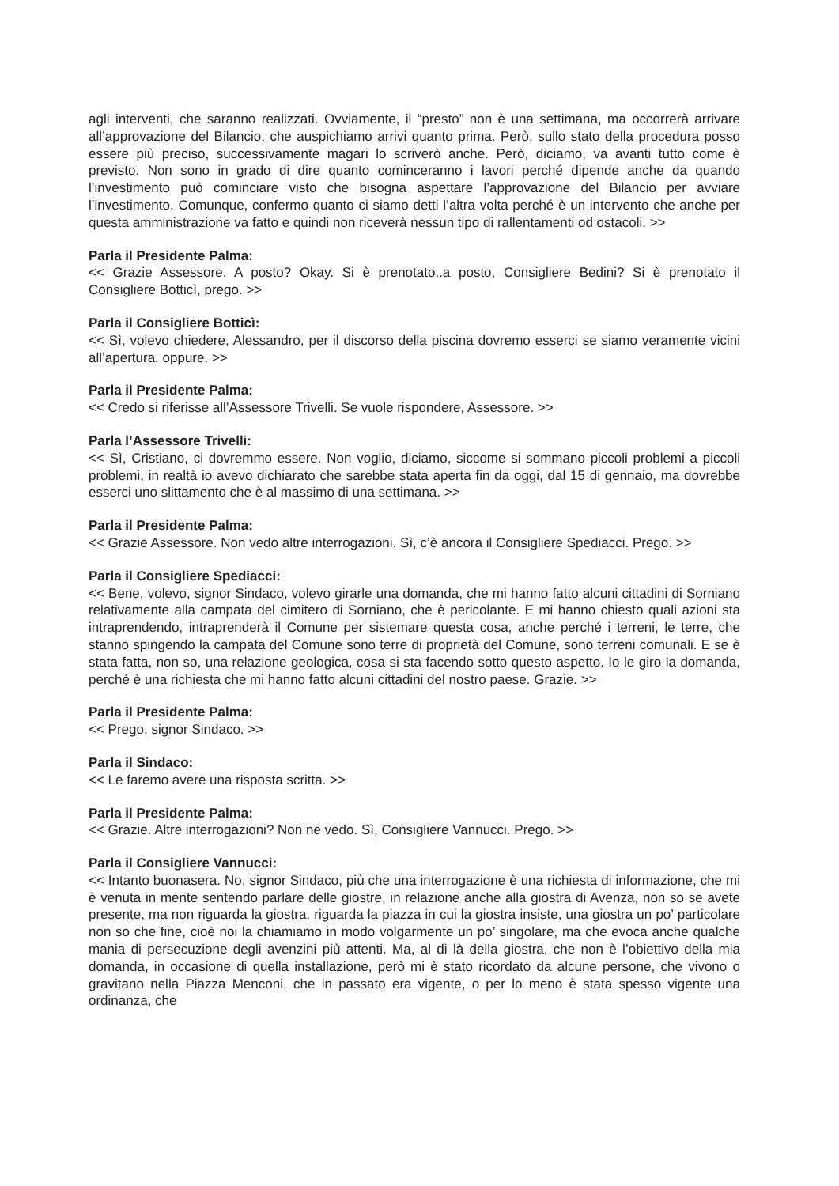agli interventi, che saranno realizzati. Ovviamente, il “presto” non è una settimana, ma occorrerà arrivare all’approvazione del Bilancio, che auspichiamo arrivi quanto prima. Però, sullo stato della procedura posso essere più preciso, successivamente magari lo scriverò anche. Però, diciamo, va avanti tutto come è previsto. Non sono in grado di dire quanto cominceranno i lavori perché dipende anche da quando l’investimento può cominciare visto che bisogna aspettare l’approvazione del Bilancio per avviare l’investimento. Comunque, confermo quanto ci siamo detti l’altra volta perché è un intervento che anche per questa amministrazione va fatto e quindi non riceverà nessun tipo di rallentamenti od ostacoli. >>
Parla il Presidente Palma:
<< Grazie Assessore. A posto? Okay. Si è prenotato..a posto, Consigliere Bedini? Si è prenotato il Consigliere Botticì, prego. >>
Parla il Consigliere Botticì:
<< Sì, volevo chiedere, Alessandro, per il discorso della piscina dovremo esserci se siamo veramente vicini all’apertura, oppure. >>
Parla il Presidente Palma:
<< Credo si riferisse all’Assessore Trivelli. Se vuole rispondere, Assessore. >>
Parla l’Assessore Trivelli:
<< Sì, Cristiano, ci dovremmo essere. Non voglio, diciamo, siccome si sommano piccoli problemi a piccoli problemi, in realtà io avevo dichiarato che sarebbe stata aperta fin da oggi, dal 15 di gennaio, ma dovrebbe esserci uno slittamento che è al massimo di una settimana. >>
Parla il Presidente Palma:
<< Grazie Assessore. Non vedo altre interrogazioni. Sì, c’è ancora il Consigliere Spediacci. Prego. >>
Parla il Consigliere Spediacci:
<< Bene, volevo, signor Sindaco, volevo girarle una domanda, che mi hanno fatto alcuni cittadini di Sorniano relativamente alla campata del cimitero di Sorniano, che è pericolante. E mi hanno chiesto quali azioni sta intraprendendo, intraprenderà il Comune per sistemare questa cosa, anche perché i terreni, le terre, che stanno spingendo la campata del Comune sono terre di proprietà del Comune, sono terreni comunali. E se è stata fatta, non so, una relazione geologica, cosa si sta facendo sotto questo aspetto. Io le giro la domanda, perché è una richiesta che mi hanno fatto alcuni cittadini del nostro paese. Grazie. >>
Parla il Presidente Palma:
<< Prego, signor Sindaco. >>
Parla il Sindaco:
<< Le faremo avere una risposta scritta. >>
Parla il Presidente Palma:
<< Grazie. Altre interrogazioni? Non ne vedo. Sì, Consigliere Vannucci. Prego. >>
Parla il Consigliere Vannucci:
<< Intanto buonasera. No, signor Sindaco, più che una interrogazione è una richiesta di informazione, che mi è venuta in mente sentendo parlare delle giostre, in relazione anche alla giostra di Avenza, non so se avete presente, ma non riguarda la giostra, riguarda la piazza in cui la giostra insiste, una giostra un po’ particolare non so che fine, cioè noi la chiamiamo in modo volgarmente un po’ singolare, ma che evoca anche qualche mania di persecuzione degli avenzini più attenti. Ma, al di là della giostra, che non è l’obiettivo della mia domanda, in occasione di quella installazione, però mi è stato ricordato da alcune persone, che vivono o gravitano nella Piazza Menconi, che in passato era vigente, o per lo meno è stata spesso vigente una ordinanza, che